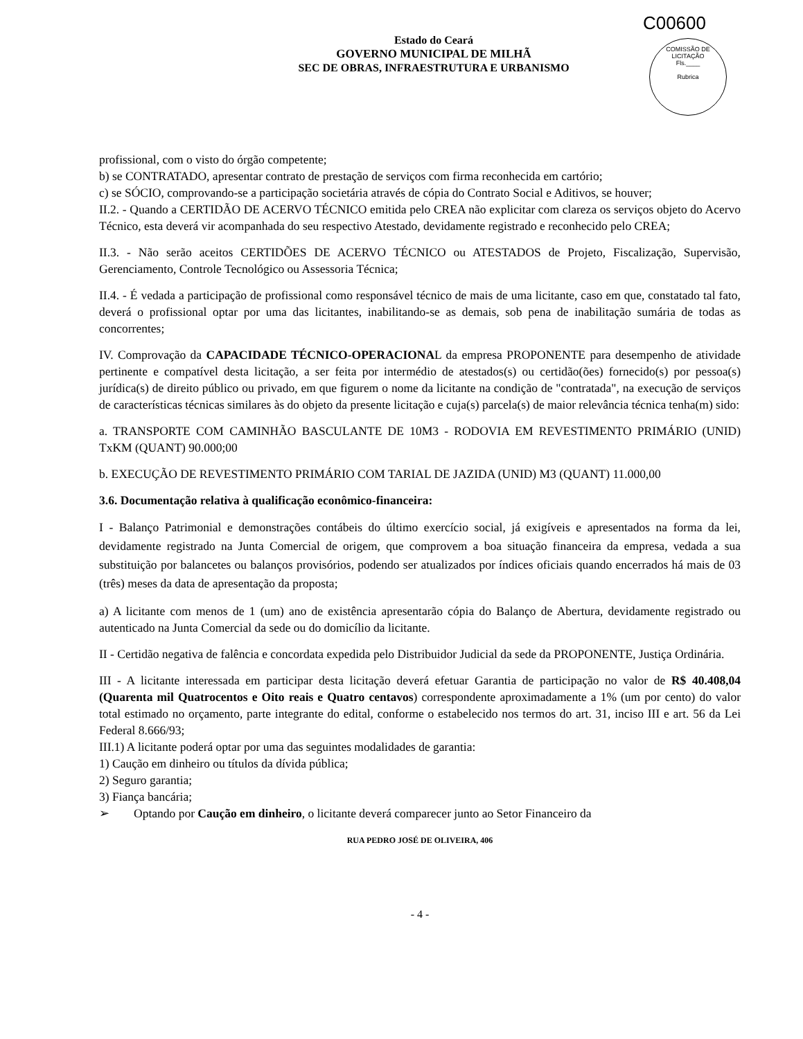C00600
COMISSÃO DE LICITAÇÃO
Fls.____
Rubrica
Estado do Ceará
GOVERNO MUNICIPAL DE MILHÃ
SEC DE OBRAS, INFRAESTRUTURA E URBANISMO
profissional, com o visto do órgão competente;
b) se CONTRATADO, apresentar contrato de prestação de serviços com firma reconhecida em cartório;
c) se SÓCIO, comprovando-se a participação societária através de cópia do Contrato Social e Aditivos, se houver;
II.2. - Quando a CERTIDÃO DE ACERVO TÉCNICO emitida pelo CREA não explicitar com clareza os serviços objeto do Acervo Técnico, esta deverá vir acompanhada do seu respectivo Atestado, devidamente registrado e reconhecido pelo CREA;
II.3. - Não serão aceitos CERTIDÕES DE ACERVO TÉCNICO ou ATESTADOS de Projeto, Fiscalização, Supervisão, Gerenciamento, Controle Tecnológico ou Assessoria Técnica;
II.4. - É vedada a participação de profissional como responsável técnico de mais de uma licitante, caso em que, constatado tal fato, deverá o profissional optar por uma das licitantes, inabilitando-se as demais, sob pena de inabilitação sumária de todas as concorrentes;
IV. Comprovação da CAPACIDADE TÉCNICO-OPERACIONAL da empresa PROPONENTE para desempenho de atividade pertinente e compatível desta licitação, a ser feita por intermédio de atestados(s) ou certidão(ões) fornecido(s) por pessoa(s) jurídica(s) de direito público ou privado, em que figurem o nome da licitante na condição de "contratada", na execução de serviços de características técnicas similares às do objeto da presente licitação e cuja(s) parcela(s) de maior relevância técnica tenha(m) sido:
a. TRANSPORTE COM CAMINHÃO BASCULANTE DE 10M3 - RODOVIA EM REVESTIMENTO PRIMÁRIO (UNID) TxKM (QUANT) 90.000;00
b. EXECUÇÃO DE REVESTIMENTO PRIMÁRIO COM TARIAL DE JAZIDA (UNID) M3 (QUANT) 11.000,00
3.6. Documentação relativa à qualificação econômico-financeira:
I - Balanço Patrimonial e demonstrações contábeis do último exercício social, já exigíveis e apresentados na forma da lei, devidamente registrado na Junta Comercial de origem, que comprovem a boa situação financeira da empresa, vedada a sua substituição por balancetes ou balanços provisórios, podendo ser atualizados por índices oficiais quando encerrados há mais de 03 (três) meses da data de apresentação da proposta;
a) A licitante com menos de 1 (um) ano de existência apresentarão cópia do Balanço de Abertura, devidamente registrado ou autenticado na Junta Comercial da sede ou do domicílio da licitante.
II - Certidão negativa de falência e concordata expedida pelo Distribuidor Judicial da sede da PROPONENTE, Justiça Ordinária.
III - A licitante interessada em participar desta licitação deverá efetuar Garantia de participação no valor de R$ 40.408,04 (Quarenta mil Quatrocentos e Oito reais e Quatro centavos) correspondente aproximadamente a 1% (um por cento) do valor total estimado no orçamento, parte integrante do edital, conforme o estabelecido nos termos do art. 31, inciso III e art. 56 da Lei Federal 8.666/93;
III.1) A licitante poderá optar por uma das seguintes modalidades de garantia:
1) Caução em dinheiro ou títulos da dívida pública;
2) Seguro garantia;
3) Fiança bancária;
➢ Optando por Caução em dinheiro, o licitante deverá comparecer junto ao Setor Financeiro da
RUA PEDRO JOSÉ DE OLIVEIRA, 406
- 4 -